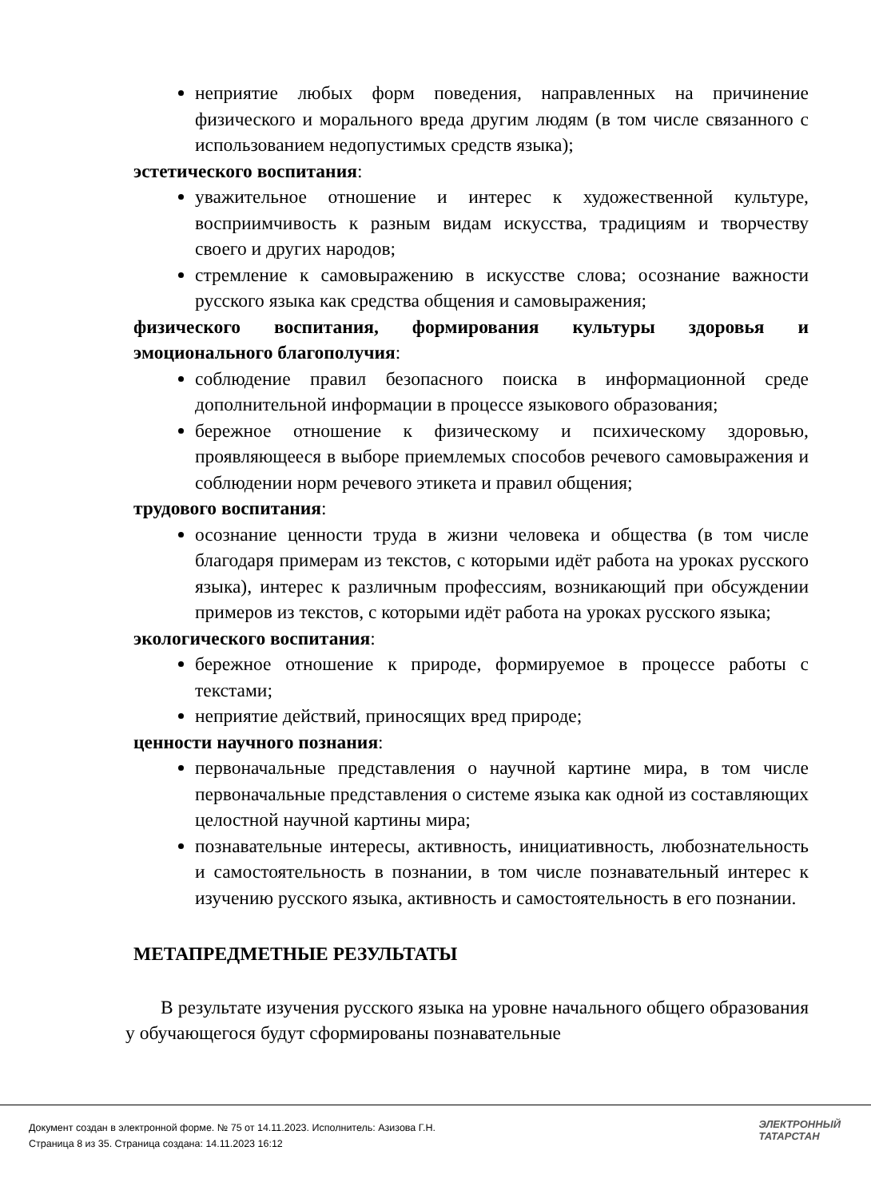неприятие любых форм поведения, направленных на причинение физического и морального вреда другим людям (в том числе связанного с использованием недопустимых средств языка);
эстетического воспитания:
уважительное отношение и интерес к художественной культуре, восприимчивость к разным видам искусства, традициям и творчеству своего и других народов;
стремление к самовыражению в искусстве слова; осознание важности русского языка как средства общения и самовыражения;
физического воспитания, формирования культуры здоровья и эмоционального благополучия:
соблюдение правил безопасного поиска в информационной среде дополнительной информации в процессе языкового образования;
бережное отношение к физическому и психическому здоровью, проявляющееся в выборе приемлемых способов речевого самовыражения и соблюдении норм речевого этикета и правил общения;
трудового воспитания:
осознание ценности труда в жизни человека и общества (в том числе благодаря примерам из текстов, с которыми идёт работа на уроках русского языка), интерес к различным профессиям, возникающий при обсуждении примеров из текстов, с которыми идёт работа на уроках русского языка;
экологического воспитания:
бережное отношение к природе, формируемое в процессе работы с текстами;
неприятие действий, приносящих вред природе;
ценности научного познания:
первоначальные представления о научной картине мира, в том числе первоначальные представления о системе языка как одной из составляющих целостной научной картины мира;
познавательные интересы, активность, инициативность, любознательность и самостоятельность в познании, в том числе познавательный интерес к изучению русского языка, активность и самостоятельность в его познании.
МЕТАПРЕДМЕТНЫЕ РЕЗУЛЬТАТЫ
В результате изучения русского языка на уровне начального общего образования у обучающегося будут сформированы познавательные
Документ создан в электронной форме. № 75 от 14.11.2023. Исполнитель: Азизова Г.Н.
Страница 8 из 35. Страница создана: 14.11.2023 16:12
ЭЛЕКТРОННЫЙ
ТАТАРСТАН